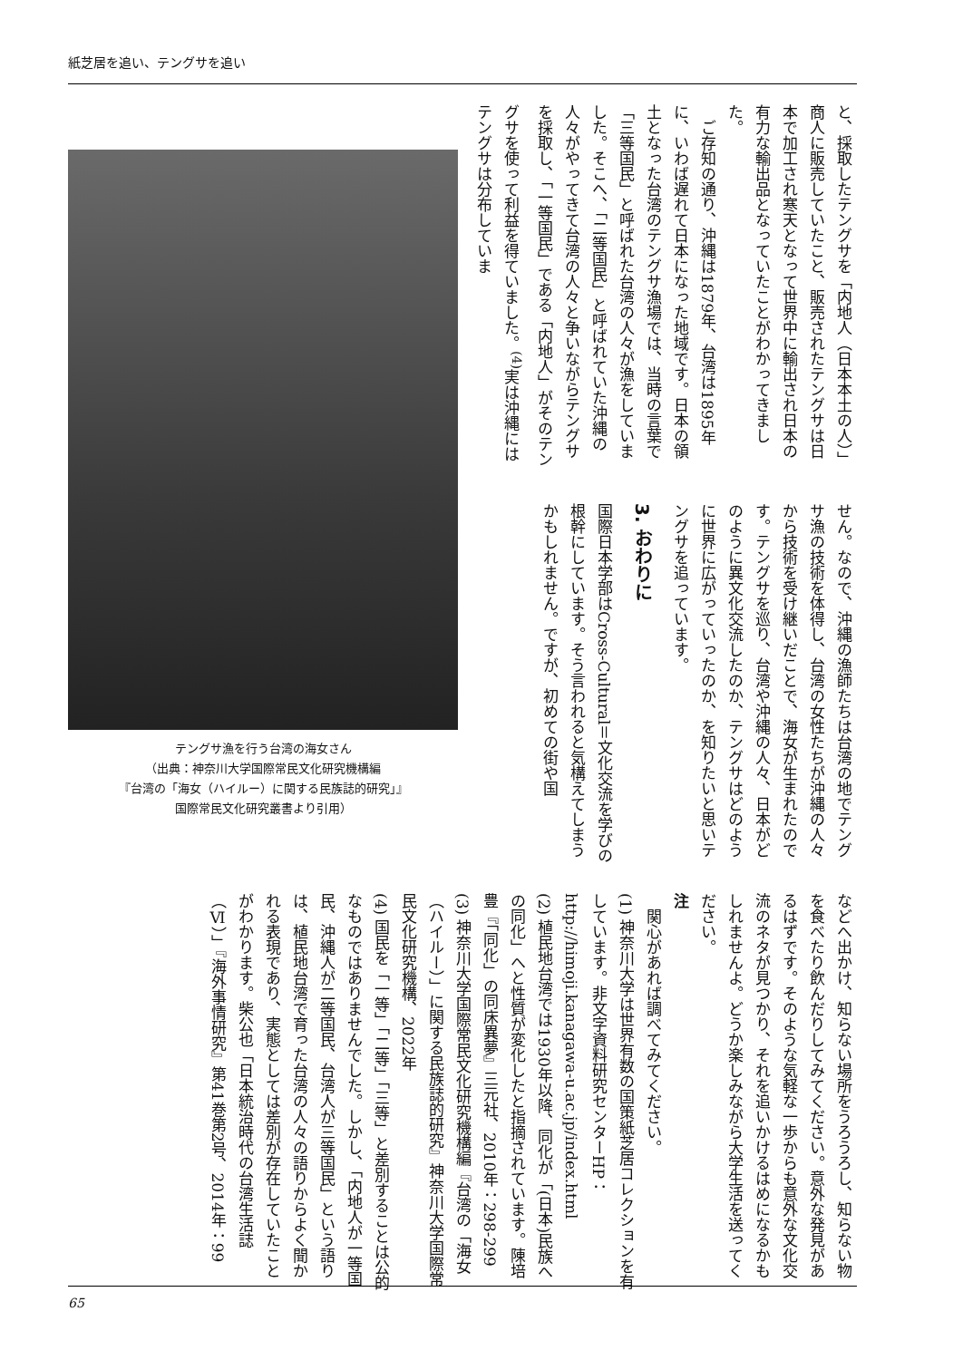紙芝居を追い、テングサを追い
と、採取したテングサを「内地人（日本本土の人）」商人に販売していたこと、販売されたテングサは日本で加工され寒天となって世界中に輸出され日本の有力な輸出品となっていたことがわかってきました。
　ご存知の通り、沖縄は1879年、台湾は1895年に、いわば遅れて日本になった地域です。日本の領土となった台湾のテングサ漁場では、当時の言葉で「三等国民」と呼ばれた台湾の人々が漁をしていました。そこへ、「二等国民」と呼ばれていた沖縄の人々がやってきて台湾の人々と争いながらテングサを採取し、「一等国民」である「内地人」がそのテングサを使って利益を得ていました。<sup>(4)</sup>実は沖縄にはテングサは分布していま
せん。なので、沖縄の漁師たちは台湾の地でテングサ漁の技術を体得し、台湾の女性たちが沖縄の人々から技術を受け継いだことで、海女が生まれたのです。テングサを巡り、台湾や沖縄の人々、日本がどのように異文化交流したのか、テングサはどのように世界に広がっていったのか、を知りたいと思いテングサを追っています。
3. おわりに
国際日本学部はCross-Cultural＝文化交流を学びの根幹にしています。そう言われると気構えてしまうかもしれません。ですが、初めての街や国
テングサ漁を行う台湾の海女さん
（出典：神奈川大学国際常民文化研究機構編
『台湾の「海女（ハイルー）に関する民族誌的研究」』
国際常民文化研究叢書より引用）
などへ出かけ、知らない場所をうろうろし、知らない物を食べたり飲んだりしてみてください。意外な発見があるはずです。そのような気軽な一歩からも意外な文化交流のネタが見つかり、それを追いかけるはめになるかもしれませんよ。どうか楽しみながら大学生活を送ってください。
注
　関心があれば調べてみてください。
(1) 神奈川大学は世界有数の国策紙芝居コレクションを有しています。非文字資料研究センターHP：http://himoji.kanagawa-u.ac.jp/index.html
(2) 植民地台湾では1930年以降、同化が「(日本)民族への同化」へと性質が変化したと指摘されています。陳培豊『「同化」の同床異夢』三元社、2010年：298-299
(3) 神奈川大学国際常民文化研究機構編『台湾の「海女（ハイルー）」に関する民族誌的研究』神奈川大学国際常民文化研究機構、2022年
(4) 国民を「一等」「二等」「三等」と差別することは公的なものではありませんでした。しかし、「内地人が一等国民、沖縄人が二等国民、台湾人が三等国民」という語りは、植民地台湾で育った台湾の人々の語りからよく聞かれる表現であり、実態としては差別が存在していたことがわかります。柴公也「日本統治時代の台湾生活誌（Ⅵ）」『海外事情研究』第41巻第2号、2014年：99
65